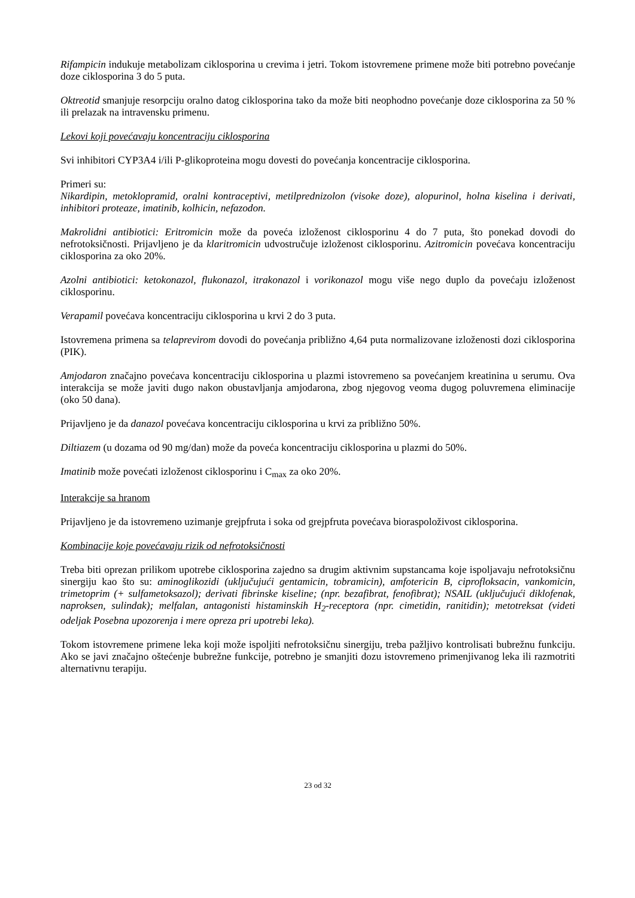Rifampicin indukuje metabolizam ciklosporina u crevima i jetri. Tokom istovremene primene može biti potrebno povećanje doze ciklosporina 3 do 5 puta.
Oktreotid smanjuje resorpciju oralno datog ciklosporina tako da može biti neophodno povećanje doze ciklosporina za 50 % ili prelazak na intravensku primenu.
Lekovi koji povećavaju koncentraciju ciklosporina
Svi inhibitori CYP3A4 i/ili P-glikoproteina mogu dovesti do povećanja koncentracije ciklosporina.
Primeri su:
Nikardipin, metoklopramid, oralni kontraceptivi, metilprednizolon (visoke doze), alopurinol, holna kiselina i derivati, inhibitori proteaze, imatinib, kolhicin, nefazodon.
Makrolidni antibiotici: Eritromicin može da poveća izloženost ciklosporinu 4 do 7 puta, što ponekad dovodi do nefrotoksičnosti. Prijavljeno je da klaritromicin udvostručuje izloženost ciklosporinu. Azitromicin povećava koncentraciju ciklosporina za oko 20%.
Azolni antibiotici: ketokonazol, flukonazol, itrakonazol i vorikonazol mogu više nego duplo da povećaju izloženost ciklosporinu.
Verapamil povećava koncentraciju ciklosporina u krvi 2 do 3 puta.
Istovremena primena sa telaprevirom dovodi do povećanja približno 4,64 puta normalizovane izloženosti dozi ciklosporina (PIK).
Amjodaron značajno povećava koncentraciju ciklosporina u plazmi istovremeno sa povećanjem kreatinina u serumu. Ova interakcija se može javiti dugo nakon obustavljanja amjodarona, zbog njegovog veoma dugog poluvremena eliminacije (oko 50 dana).
Prijavljeno je da danazol povećava koncentraciju ciklosporina u krvi za približno 50%.
Diltiazem (u dozama od 90 mg/dan) može da poveća koncentraciju ciklosporina u plazmi do 50%.
Imatinib može povećati izloženost ciklosporinu i C<sub>max</sub> za oko 20%.
Interakcije sa hranom
Prijavljeno je da istovremeno uzimanje grejpfruta i soka od grejpfruta povećava bioraspoloživost ciklosporina.
Kombinacije koje povećavaju rizik od nefrotoksičnosti
Treba biti oprezan prilikom upotrebe ciklosporina zajedno sa drugim aktivnim supstancama koje ispoljavaju nefrotoksičnu sinergiju kao što su: aminoglikozidi (uključujući gentamicin, tobramicin), amfotericin B, ciprofloksacin, vankomicin, trimetoprim (+ sulfametoksazol); derivati fibrinske kiseline; (npr. bezafibrat, fenofibrat); NSAIL (uključujući diklofenak, naproksen, sulindak); melfalan, antagonisti histaminskih H<sub>2</sub>-receptora (npr. cimetidin, ranitidin); metotreksat (videti odeljak Posebna upozorenja i mere opreza pri upotrebi leka).
Tokom istovremene primene leka koji može ispoljiti nefrotoksičnu sinergiju, treba pažljivo kontrolisati bubrežnu funkciju. Ako se javi značajno oštećenje bubrežne funkcije, potrebno je smanjiti dozu istovremeno primenjivanog leka ili razmotriti alternativnu terapiju.
23 od 32